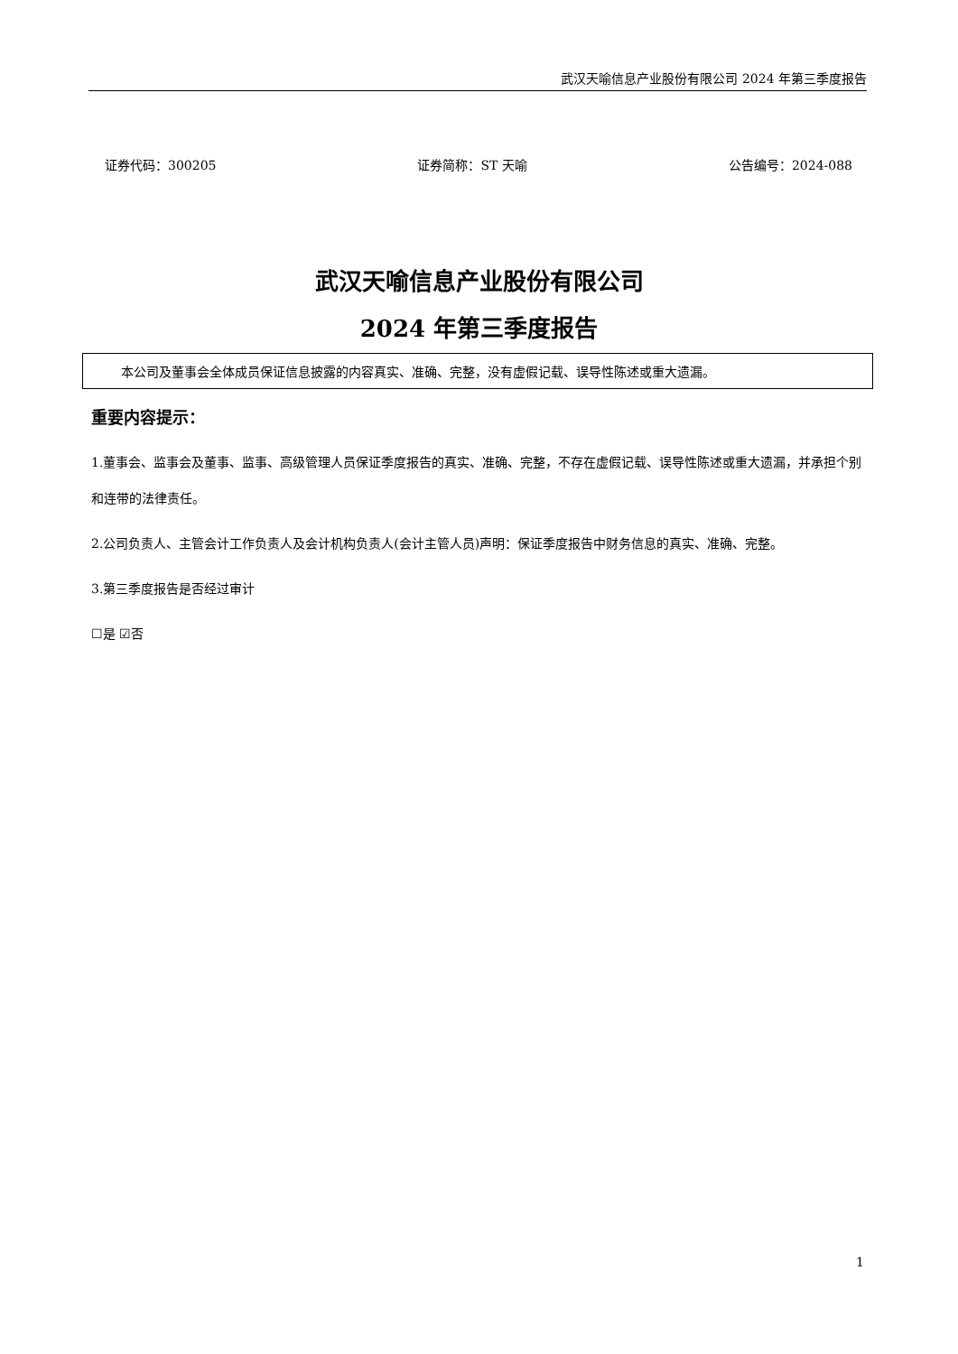武汉天喻信息产业股份有限公司 2024 年第三季度报告
证券代码：300205 证券简称：ST 天喻 公告编号：2024-088
武汉天喻信息产业股份有限公司
2024 年第三季度报告
本公司及董事会全体成员保证信息披露的内容真实、准确、完整，没有虚假记载、误导性陈述或重大遗漏。
重要内容提示：
1.董事会、监事会及董事、监事、高级管理人员保证季度报告的真实、准确、完整，不存在虚假记载、误导性陈述或重大遗漏，并承担个别和连带的法律责任。
2.公司负责人、主管会计工作负责人及会计机构负责人(会计主管人员)声明：保证季度报告中财务信息的真实、准确、完整。
3.第三季度报告是否经过审计
☐是 ☑否
1